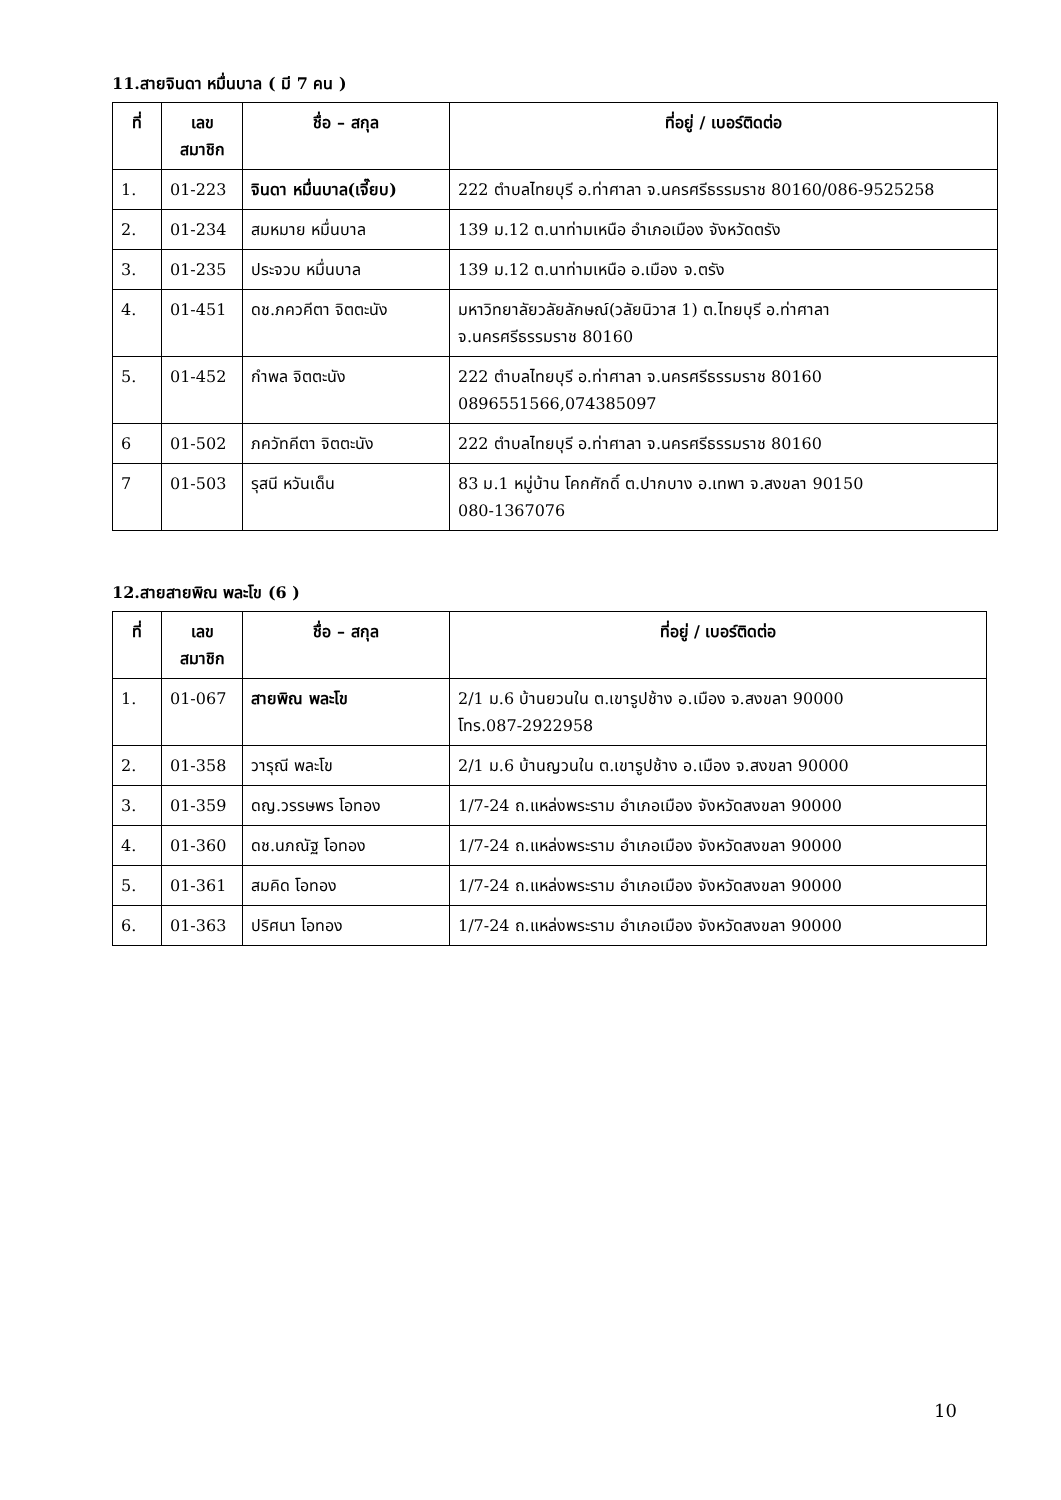11.สายจินดา หมื่นบาล ( มี 7 คน )
| ที่ | เลข สมาชิก | ชื่อ – สกุล | ที่อยู่ / เบอร์ติดต่อ |
| --- | --- | --- | --- |
| 1. | 01-223 | จินดา หมื่นบาล(เจี๊ยบ) | 222 ตำบลไทยบุรี อ.ท่าศาลา จ.นครศรีธรรมราช 80160/086-9525258 |
| 2. | 01-234 | สมหมาย หมื่นบาล | 139 ม.12 ต.นาท่ามเหนือ อำเภอเมือง จังหวัดตรัง |
| 3. | 01-235 | ประจวบ หมื่นบาล | 139 ม.12 ต.นาท่ามเหนือ อ.เมือง จ.ตรัง |
| 4. | 01-451 | ดช.ภควคีตา จิตตะนัง | มหาวิทยาลัยวลัยลักษณ์(วลัยนิวาส 1) ต.ไทยบุรี อ.ท่าศาลา จ.นครศรีธรรมราช 80160 |
| 5. | 01-452 | กำพล จิตตะนัง | 222 ตำบลไทยบุรี อ.ท่าศาลา จ.นครศรีธรรมราช 80160 0896551566,074385097 |
| 6 | 01-502 | ภควัทคีตา จิตตะนัง | 222 ตำบลไทยบุรี อ.ท่าศาลา จ.นครศรีธรรมราช 80160 |
| 7 | 01-503 | รุสนี หวันเด็น | 83 ม.1 หมู่บ้าน โคกศักดิ์ ต.ปากบาง อ.เทพา จ.สงขลา 90150 080-1367076 |
12.สายสายพิณ พละโข (6 )
| ที่ | เลข สมาชิก | ชื่อ – สกุล | ที่อยู่ / เบอร์ติดต่อ |
| --- | --- | --- | --- |
| 1. | 01-067 | สายพิณ พละโข | 2/1 ม.6 บ้านยวนใน ต.เขารูปช้าง อ.เมือง จ.สงขลา 90000 โทร.087-2922958 |
| 2. | 01-358 | วารุณี พละโข | 2/1 ม.6 บ้านญวนใน ต.เขารูปช้าง อ.เมือง จ.สงขลา 90000 |
| 3. | 01-359 | ดญ.วรรษพร โอทอง | 1/7-24 ถ.แหล่งพระราม อำเภอเมือง จังหวัดสงขลา 90000 |
| 4. | 01-360 | ดช.นภณัฐ โอทอง | 1/7-24 ถ.แหล่งพระราม อำเภอเมือง จังหวัดสงขลา 90000 |
| 5. | 01-361 | สมคิด โอทอง | 1/7-24 ถ.แหล่งพระราม อำเภอเมือง จังหวัดสงขลา 90000 |
| 6. | 01-363 | ปริศนา โอทอง | 1/7-24 ถ.แหล่งพระราม อำเภอเมือง จังหวัดสงขลา 90000 |
10